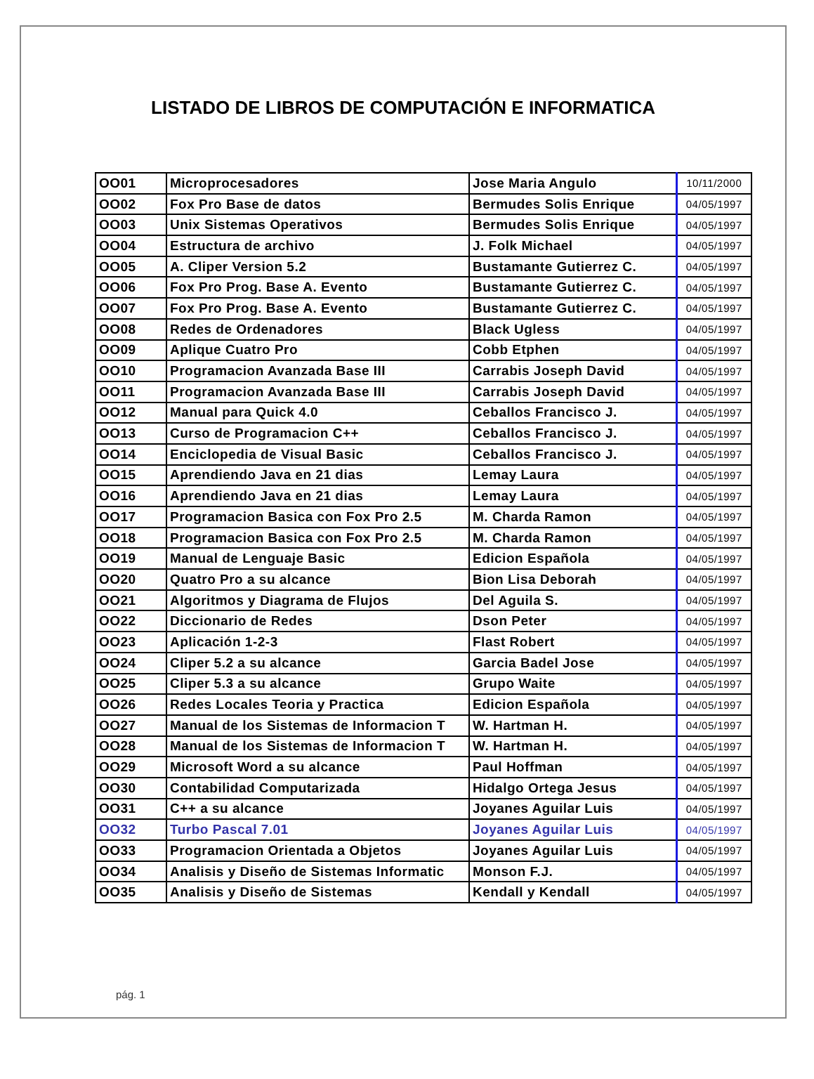LISTADO DE LIBROS DE COMPUTACIÓN E INFORMATICA
| OO01 | Microprocesadores | Jose Maria Angulo | 10/11/2000 |
| OO02 | Fox Pro Base de datos | Bermudes Solis Enrique | 04/05/1997 |
| OO03 | Unix Sistemas Operativos | Bermudes Solis Enrique | 04/05/1997 |
| OO04 | Estructura de archivo | J. Folk Michael | 04/05/1997 |
| OO05 | A. Cliper Version 5.2 | Bustamante Gutierrez C. | 04/05/1997 |
| OO06 | Fox Pro Prog. Base A. Evento | Bustamante Gutierrez C. | 04/05/1997 |
| OO07 | Fox Pro Prog. Base A. Evento | Bustamante Gutierrez C. | 04/05/1997 |
| OO08 | Redes de Ordenadores | Black Ugless | 04/05/1997 |
| OO09 | Aplique Cuatro Pro | Cobb Etphen | 04/05/1997 |
| OO10 | Programacion Avanzada Base III | Carrabis Joseph David | 04/05/1997 |
| OO11 | Programacion Avanzada Base III | Carrabis Joseph David | 04/05/1997 |
| OO12 | Manual para Quick 4.0 | Ceballos Francisco J. | 04/05/1997 |
| OO13 | Curso de Programacion C++ | Ceballos Francisco J. | 04/05/1997 |
| OO14 | Enciclopedia de Visual Basic | Ceballos Francisco J. | 04/05/1997 |
| OO15 | Aprendiendo Java en 21 dias | Lemay Laura | 04/05/1997 |
| OO16 | Aprendiendo Java en 21 dias | Lemay Laura | 04/05/1997 |
| OO17 | Programacion Basica con Fox Pro 2.5 | M. Charda Ramon | 04/05/1997 |
| OO18 | Programacion Basica con Fox Pro 2.5 | M. Charda Ramon | 04/05/1997 |
| OO19 | Manual de Lenguaje Basic | Edicion Española | 04/05/1997 |
| OO20 | Quatro Pro a su alcance | Bion Lisa Deborah | 04/05/1997 |
| OO21 | Algoritmos y Diagrama de Flujos | Del Aguila S. | 04/05/1997 |
| OO22 | Diccionario de Redes | Dson Peter | 04/05/1997 |
| OO23 | Aplicación 1-2-3 | Flast Robert | 04/05/1997 |
| OO24 | Cliper 5.2 a su alcance | Garcia Badel Jose | 04/05/1997 |
| OO25 | Cliper 5.3 a su alcance | Grupo Waite | 04/05/1997 |
| OO26 | Redes Locales Teoria y Practica | Edicion Española | 04/05/1997 |
| OO27 | Manual de los Sistemas de Informacion T | W. Hartman H. | 04/05/1997 |
| OO28 | Manual de los Sistemas de Informacion T | W. Hartman H. | 04/05/1997 |
| OO29 | Microsoft Word a su alcance | Paul Hoffman | 04/05/1997 |
| OO30 | Contabilidad Computarizada | Hidalgo Ortega Jesus | 04/05/1997 |
| OO31 | C++ a su alcance | Joyanes Aguilar Luis | 04/05/1997 |
| OO32 | Turbo Pascal 7.01 | Joyanes Aguilar Luis | 04/05/1997 |
| OO33 | Programacion Orientada a Objetos | Joyanes Aguilar Luis | 04/05/1997 |
| OO34 | Analisis y Diseño de Sistemas Informatic | Monson F.J. | 04/05/1997 |
| OO35 | Analisis y Diseño de Sistemas | Kendall y Kendall | 04/05/1997 |
pág. 1